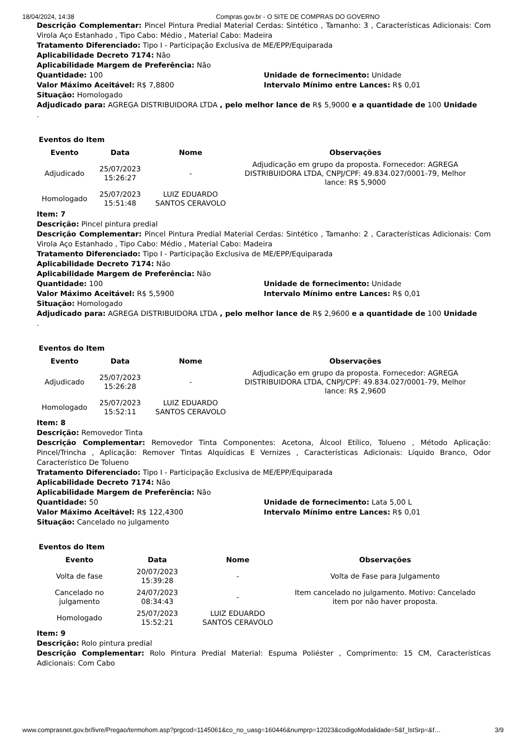18/04/2024, 14:38 Compras.gov.br - O SITE DE COMPRAS DO GOVERNO
Descrição Complementar: Pincel Pintura Predial Material Cerdas: Sintético , Tamanho: 3 , Características Adicionais: Com Virola Aço Estanhado , Tipo Cabo: Médio , Material Cabo: Madeira
Tratamento Diferenciado: Tipo I - Participação Exclusiva de ME/EPP/Equiparada
Aplicabilidade Decreto 7174: Não
Aplicabilidade Margem de Preferência: Não
Quantidade: 100 Unidade de fornecimento: Unidade
Valor Máximo Aceitável: R$ 7,8800 Intervalo Mínimo entre Lances: R$ 0,01
Situação: Homologado
Adjudicado para: AGREGA DISTRIBUIDORA LTDA , pelo melhor lance de R$ 5,9000 e a quantidade de 100 Unidade
.
Eventos do Item
| Evento | Data | Nome | Observações |
| --- | --- | --- | --- |
| Adjudicado | 25/07/2023 15:26:27 | - | Adjudicação em grupo da proposta. Fornecedor: AGREGA DISTRIBUIDORA LTDA, CNPJ/CPF: 49.834.027/0001-79, Melhor lance: R$ 5,9000 |
| Homologado | 25/07/2023 15:51:48 | LUIZ EDUARDO SANTOS CERAVOLO | |
Item: 7
Descrição: Pincel pintura predial
Descrição Complementar: Pincel Pintura Predial Material Cerdas: Sintético , Tamanho: 2 , Características Adicionais: Com Virola Aço Estanhado , Tipo Cabo: Médio , Material Cabo: Madeira
Tratamento Diferenciado: Tipo I - Participação Exclusiva de ME/EPP/Equiparada
Aplicabilidade Decreto 7174: Não
Aplicabilidade Margem de Preferência: Não
Quantidade: 100 Unidade de fornecimento: Unidade
Valor Máximo Aceitável: R$ 5,5900 Intervalo Mínimo entre Lances: R$ 0,01
Situação: Homologado
Adjudicado para: AGREGA DISTRIBUIDORA LTDA , pelo melhor lance de R$ 2,9600 e a quantidade de 100 Unidade
.
Eventos do Item
| Evento | Data | Nome | Observações |
| --- | --- | --- | --- |
| Adjudicado | 25/07/2023 15:26:28 | - | Adjudicação em grupo da proposta. Fornecedor: AGREGA DISTRIBUIDORA LTDA, CNPJ/CPF: 49.834.027/0001-79, Melhor lance: R$ 2,9600 |
| Homologado | 25/07/2023 15:52:11 | LUIZ EDUARDO SANTOS CERAVOLO | |
Item: 8
Descrição: Removedor Tinta
Descrição Complementar: Removedor Tinta Componentes: Acetona, Álcool Etílico, Tolueno , Método Aplicação: Pincel/Trincha , Aplicação: Remover Tintas Alquídicas E Vernizes , Características Adicionais: Líquido Branco, Odor Característico De Tolueno
Tratamento Diferenciado: Tipo I - Participação Exclusiva de ME/EPP/Equiparada
Aplicabilidade Decreto 7174: Não
Aplicabilidade Margem de Preferência: Não
Quantidade: 50 Unidade de fornecimento: Lata 5,00 L
Valor Máximo Aceitável: R$ 122,4300 Intervalo Mínimo entre Lances: R$ 0,01
Situação: Cancelado no julgamento
Eventos do Item
| Evento | Data | Nome | Observações |
| --- | --- | --- | --- |
| Volta de fase | 20/07/2023 15:39:28 | - | Volta de Fase para Julgamento |
| Cancelado no julgamento | 24/07/2023 08:34:43 | - | Item cancelado no julgamento. Motivo: Cancelado item por não haver proposta. |
| Homologado | 25/07/2023 15:52:21 | LUIZ EDUARDO SANTOS CERAVOLO | |
Item: 9
Descrição: Rolo pintura predial
Descrição Complementar: Rolo Pintura Predial Material: Espuma Poliéster , Comprimento: 15 CM, Características Adicionais: Com Cabo
www.comprasnet.gov.br/livre/Pregao/termohom.asp?prgcod=1145061&co_no_uasg=160446&numprp=12023&codigoModalidade=5&f_lstSrp=&f… 3/9